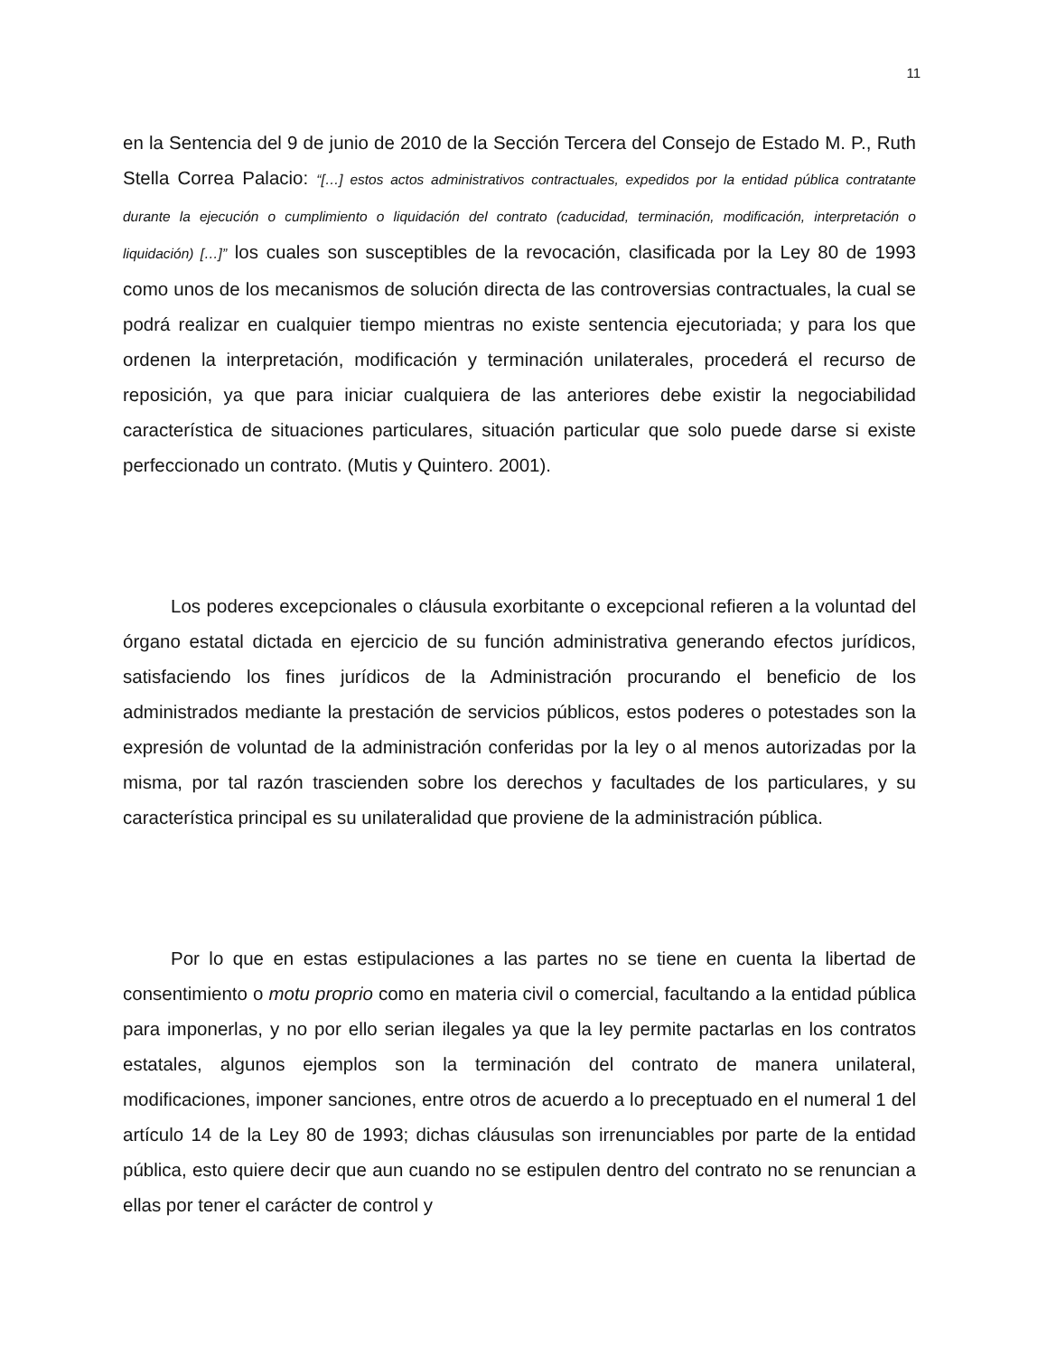11
en la Sentencia del 9 de junio de 2010 de la Sección Tercera del Consejo de Estado M. P., Ruth Stella Correa Palacio: “[…] estos actos administrativos contractuales, expedidos por la entidad pública contratante durante la ejecución o cumplimiento o liquidación del contrato (caducidad, terminación, modificación, interpretación o liquidación) […]” los cuales son susceptibles de la revocación, clasificada por la Ley 80 de 1993 como unos de los mecanismos de solución directa de las controversias contractuales, la cual se podrá realizar en cualquier tiempo mientras no existe sentencia ejecutoriada; y para los que ordenen la interpretación, modificación y terminación unilaterales, procederá el recurso de reposición, ya que para iniciar cualquiera de las anteriores debe existir la negociabilidad característica de situaciones particulares, situación particular que solo puede darse si existe perfeccionado un contrato. (Mutis y Quintero. 2001).
Los poderes excepcionales o cláusula exorbitante o excepcional refieren a la voluntad del órgano estatal dictada en ejercicio de su función administrativa generando efectos jurídicos, satisfaciendo los fines jurídicos de la Administración procurando el beneficio de los administrados mediante la prestación de servicios públicos, estos poderes o potestades son la expresión de voluntad de la administración conferidas por la ley o al menos autorizadas por la misma, por tal razón trascienden sobre los derechos y facultades de los particulares, y su característica principal es su unilateralidad que proviene de la administración pública.
Por lo que en estas estipulaciones a las partes no se tiene en cuenta la libertad de consentimiento o motu proprio como en materia civil o comercial, facultando a la entidad pública para imponerlas, y no por ello serian ilegales ya que la ley permite pactarlas en los contratos estatales, algunos ejemplos son la terminación del contrato de manera unilateral, modificaciones, imponer sanciones, entre otros de acuerdo a lo preceptuado en el numeral 1 del artículo 14 de la Ley 80 de 1993; dichas cláusulas son irrenunciables por parte de la entidad pública, esto quiere decir que aun cuando no se estipulen dentro del contrato no se renuncian a ellas por tener el carácter de control y